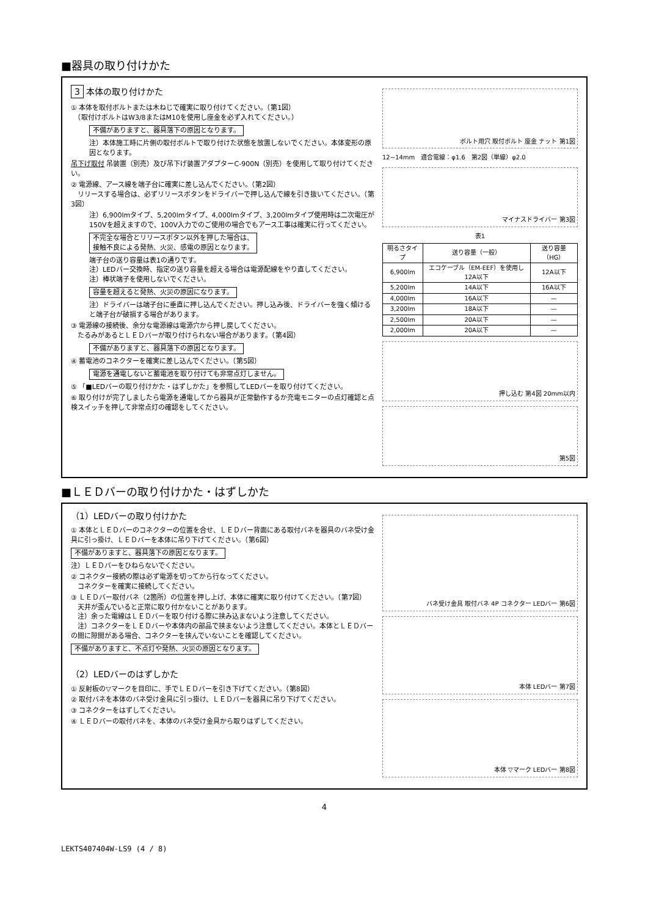■器具の取り付けかた
3 本体の取り付けかた
① 本体を取付ボルトまたは木ねじで確実に取り付けてください。（第1図）
　（取付けボルトはW3/8またはM10を使用し座金を必ず入れてください。）
不備がありますと、器具落下の原因となります。
注）本体施工時に片側の取付ボルトで取り付けた状態を放置しないでください。本体変形の原因となります。
吊下げ取付 吊装置（別売）及び吊下げ装置アダプターC-900N（別売）を使用して取り付けてください。
② 電源線、アース線を端子台に確実に差し込んでください。（第2図）
　リリースする場合は、必ずリリースボタンをドライバーで押し込んで線を引き抜いてください。（第3図）
注）6,900lmタイプ、5,200lmタイプ、4,000lmタイプ、3,200lmタイプ使用時は二次電圧が150Vを超えますので、100V入力でのご使用の場合でもアース工事は確実に行ってください。
不完全な場合とリリースボタン以外を押した場合は、
接触不良による発熱、火災、感電の原因となります。
端子台の送り容量は表1の通りです。
注）LEDバー交換時、指定の送り容量を超える場合は電源配線をやり直してください。
注）棒状端子を使用しないでください。
容量を超えると発熱、火災の原因になります。
注）ドライバーは端子台に垂直に押し込んでください。押し込み後、ドライバーを強く傾けると端子台が破損する場合があります。
③ 電源線の接続後、余分な電源線は電源穴から押し戻してください。
　たるみがあるとＬＥＤバーが取り付けられない場合があります。（第4図）
不備がありますと、器具落下の原因となります。
④ 蓄電池のコネクターを確実に差し込んでください。（第5図）
電源を通電しないと蓄電池を取り付けても非常点灯しません。
⑤ 「■LEDバーの取り付けかた・はずしかた」を参照してLEDバーを取り付けてください。
⑥ 取り付けが完了しましたら電源を通電してから器具が正常動作するか充電モニターの点灯確認と点検スイッチを押して非常点灯の確認をしてください。
ボルト用穴 取付ボルト 座金 ナット 第1図
12~14mm　適合電線：φ1.6　第2図（単線）φ2.0
マイナスドライバー 第3図
表1
| 明るさタイプ | 送り容量（一般） | 送り容量（HG） |
| --- | --- | --- |
| 6,900lm | エコケーブル（EM-EEF）を使用し12A以下 | 12A以下 |
| 5,200lm | 14A以下 | 16A以下 |
| 4,000lm | 16A以下 | — |
| 3,200lm | 18A以下 | — |
| 2,500lm | 20A以下 | — |
| 2,000lm | 20A以下 | — |
押し込む 第4図 20mm以内
第5図
■ＬＥＤバーの取り付けかた・はずしかた
（1）LEDバーの取り付けかた
① 本体とＬＥＤバーのコネクターの位置を合せ、ＬＥＤバー背面にある取付バネを器具のバネ受け金具に引っ掛け、ＬＥＤバーを本体に吊り下げてください。（第6図）
不備がありますと、器具落下の原因となります。
注）ＬＥＤバーをひねらないでください。
② コネクター接続の際は必ず電源を切ってから行なってください。
　コネクターを確実に接続してください。
③ ＬＥＤバー取付バネ（2箇所）の位置を押し上げ、本体に確実に取り付けてください。（第7図）
　天井が歪んでいると正常に取り付かないことがあります。
　注）余った電線はＬＥＤバーを取り付ける際に挟み込まないよう注意してください。
　注）コネクターをＬＥＤバーや本体内の部品で挟まないよう注意してください。本体とＬＥＤバーの間に隙間がある場合、コネクターを挟んでいないことを確認してください。
不備がありますと、不点灯や発熱、火災の原因となります。
（2）LEDバーのはずしかた
① 反射板の▽マークを目印に、手でＬＥＤバーを引き下げてください。（第8図）
② 取付バネを本体のバネ受け金具に引っ掛け、ＬＥＤバーを器具に吊り下げてください。
③ コネクターをはずしてください。
④ ＬＥＤバーの取付バネを、本体のバネ受け金具から取りはずしてください。
バネ受け金具 取付バネ 4P コネクター LEDバー 第6図
本体 LEDバー 第7図
本体 ▽マーク LEDバー 第8図
4
LEKTS407404W-LS9 (4 / 8)